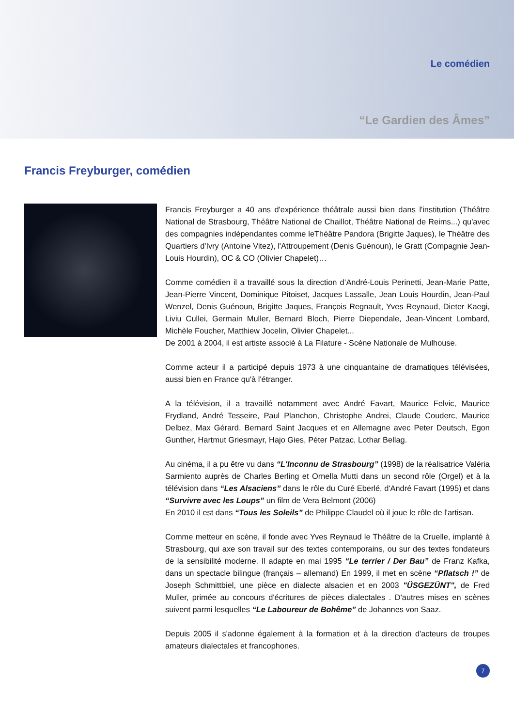Le comédien
“Le Gardien des Âmes”
Francis Freyburger, comédien
Francis Freyburger a 40 ans d'expérience théâtrale aussi bien dans l'institution (Théâtre National de Strasbourg, Théâtre National de Chaillot, Théâtre National de Reims...) qu'avec des compagnies indépendantes comme leThéâtre Pandora (Brigitte Jaques), le Théâtre des Quartiers d'Ivry (Antoine Vitez), l'Attroupement (Denis Guénoun), le Gratt (Compagnie Jean-Louis Hourdin), OC & CO (Olivier Chapelet)…
Comme comédien il a travaillé sous la direction d’André-Louis Perinetti, Jean-Marie Patte, Jean-Pierre Vincent, Dominique Pitoiset, Jacques Lassalle, Jean Louis Hourdin, Jean-Paul Wenzel, Denis Guénoun, Brigitte Jaques, François Regnault, Yves Reynaud, Dieter Kaegi, Liviu Cullei, Germain Muller, Bernard Bloch, Pierre Diependale, Jean-Vincent Lombard, Michèle Foucher, Matthiew Jocelin, Olivier Chapelet...
De 2001 à 2004, il est artiste associé à La Filature - Scène Nationale de Mulhouse.
Comme acteur il a participé depuis 1973 à une cinquantaine de dramatiques télévisées, aussi bien en France qu'à l'étranger.
A la télévision, il a travaillé notamment avec André Favart, Maurice Felvic, Maurice Frydland, André Tesseire, Paul Planchon, Christophe Andrei, Claude Couderc, Maurice Delbez, Max Gérard, Bernard Saint Jacques et en Allemagne avec Peter Deutsch, Egon Gunther, Hartmut Griesmayr, Hajo Gies, Péter Patzac, Lothar Bellag.
Au cinéma, il a pu être vu dans “L'Inconnu de Strasbourg” (1998) de la réalisatrice Valéria Sarmiento auprès de Charles Berling et Ornella Mutti dans un second rôle (Orgel) et à la télévision dans “Les Alsaciens” dans le rôle du Curé Eberlé, d'André Favart (1995) et dans “Survivre avec les Loups” un film de Vera Belmont (2006)
En 2010 il est dans “Tous les Soleils” de Philippe Claudel où il joue le rôle de l'artisan.
Comme metteur en scène, il fonde avec Yves Reynaud le Théâtre de la Cruelle, implanté à Strasbourg, qui axe son travail sur des textes contemporains, ou sur des textes fondateurs de la sensibilité moderne. Il adapte en mai 1995 “Le terrier / Der Bau” de Franz Kafka, dans un spectacle bilingue (français – allemand) En 1999, il met en scène “Pflatsch !” de Joseph Schmittbiel, une pièce en dialecte alsacien et en 2003 "ÜSGEZÜNT", de Fred Muller, primée au concours d'écritures de pièces dialectales . D'autres mises en scènes suivent parmi lesquelles “Le Laboureur de Bohême” de Johannes von Saaz.
Depuis 2005 il s'adonne également à la formation et à la direction d'acteurs de troupes amateurs dialectales et francophones.
7